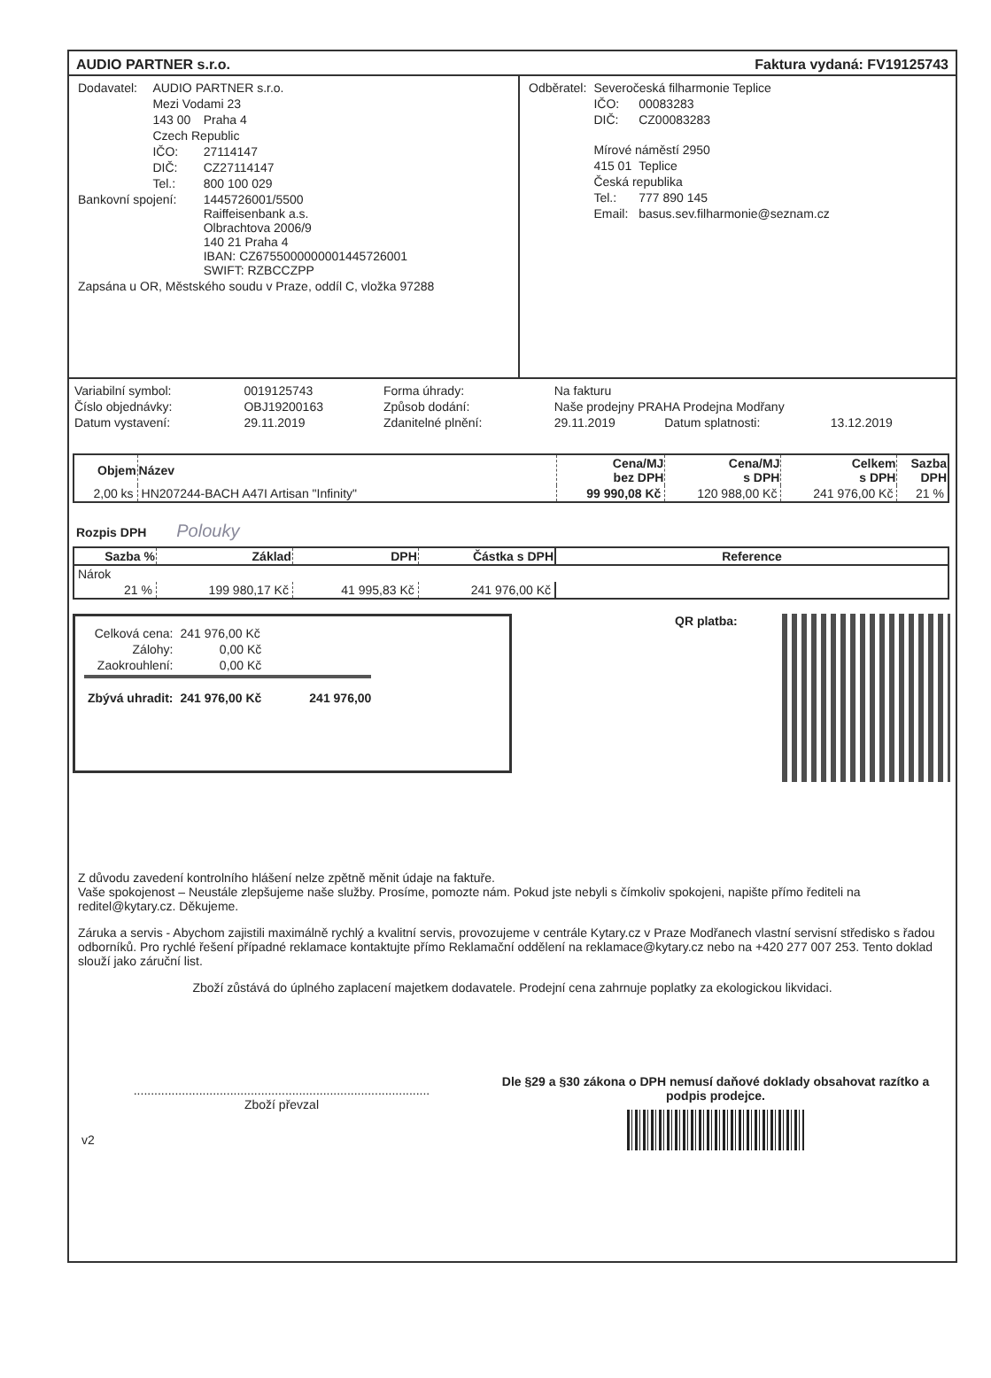AUDIO PARTNER s.r.o. Faktura vydaná: FV19125743
| Dodavatel: | AUDIO PARTNER s.r.o. | |
| | Mezi Vodami 23 | |
| | 143 00 | Praha 4 |
| | Czech Republic | |
| | IČO: | 27114147 |
| | DIČ: | CZ27114147 |
| | Tel.: | 800 100 029 |
| Bankovní spojení: | | 1445726001/5500 Raiffeisenbank a.s. Olbrachtova 2006/9 140 21 Praha 4 IBAN: CZ6755000000001445726001 SWIFT: RZBCCZPP |
| Zapsána u OR, Městského soudu v Praze, oddíl C, vložka 97288 | | |
| Odběratel: | Severočeská filharmonie Teplice | |
| | IČO: | 00083283 |
| | DIČ: | CZ00083283 |
| | Mírové náměstí 2950 | |
| | 415 01 | Teplice |
| | Česká republika | |
| | Tel.: | 777 890 145 |
| | Email: | basus.sev.filharmonie@seznam.cz |
| Variabilní symbol: | 0019125743 | Forma úhrady: | Na fakturu | | |
| Číslo objednávky: | OBJ19200163 | Způsob dodání: | Naše prodejny PRAHA Prodejna Modřany | | |
| Datum vystavení: | 29.11.2019 | Zdanitelné plnění: | 29.11.2019 | Datum splatnosti: | 13.12.2019 |
| Objem | Název | Cena/MJ bez DPH | Cena/MJ s DPH | Celkem s DPH | Sazba DPH |
| --- | --- | --- | --- | --- | --- |
| 2,00 ks | HN207244-BACH A47I Artisan "Infinity" | 99 990,08 Kč | 120 988,00 Kč | 241 976,00 Kč | 21 % |
Rozpis DPH Polouky
| Sazba % | Základ | DPH | Částka s DPH | Reference |
| --- | --- | --- | --- | --- |
| Nárok | | | | |
| 21 % | 199 980,17 Kč | 41 995,83 Kč | 241 976,00 Kč | |
| Celková cena: | 241 976,00 Kč | |
| Zálohy: | 0,00 Kč | |
| Zaokrouhlení: | 0,00 Kč | |
| Zbývá uhradit: | 241 976,00 Kč | 241 976,00 |
QR platba:
Z důvodu zavedení kontrolního hlášení nelze zpětně měnit údaje na faktuře.
Vaše spokojenost – Neustále zlepšujeme naše služby. Prosíme, pomozte nám. Pokud jste nebyli s čímkoliv spokojeni, napište přímo řediteli na reditel@kytary.cz. Děkujeme.
Záruka a servis - Abychom zajistili maximálně rychlý a kvalitní servis, provozujeme v centrále Kytary.cz v Praze Modřanech vlastní servisní středisko s řadou odborníků. Pro rychlé řešení případné reklamace kontaktujte přímo Reklamační oddělení na reklamace@kytary.cz nebo na +420 277 007 253. Tento doklad slouží jako záruční list.
Zboží zůstává do úplného zaplacení majetkem dodavatele. Prodejní cena zahrnuje poplatky za ekologickou likvidaci.
......................................................................................
Zboží převzal
Dle §29 a §30 zákona o DPH nemusí daňové doklady obsahovat razítko a podpis prodejce.
v2